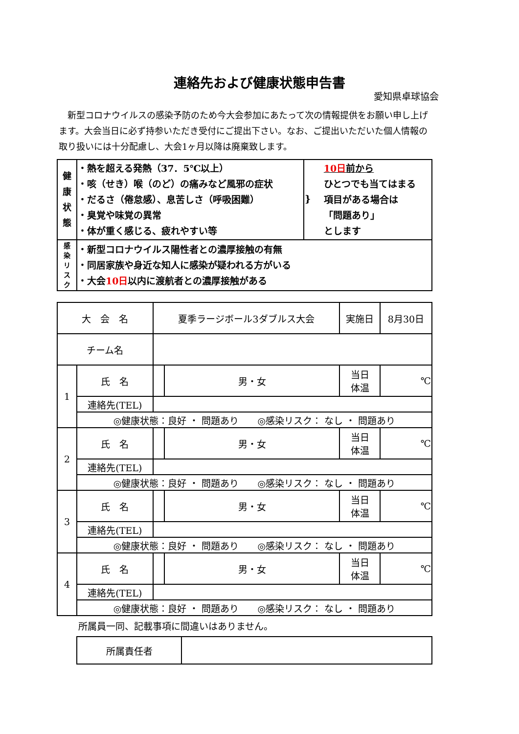連絡先および健康状態申告書
愛知県卓球協会
　新型コロナウイルスの感染予防のため今大会参加にあたって次の情報提供をお願い申し上げます。大会当日に必ず持参いただき受付にご提出下さい。なお、ご提出いただいた個人情報の取り扱いには十分配慮し、大会1ヶ月以降は廃棄致します。
| 健 康 状 態 | ・熱を超える発熱（37．5℃以上） ・咳（せき）喉（のど）の痛みなど風邪の症状 ・だるさ（倦怠感）、息苦しさ（呼吸困難） ・臭覚や味覚の異常 ・体が重く感じる、疲れやすい等 | } 10日 前から ひとつでも当てはまる 項目がある場合は 「問題あり」 とします |
| 感 染 リ ス ク | ・新型コロナウイルス陽性者との濃厚接触の有無 ・同居家族や身近な知人に感染が疑われる方がいる ・大会 10日 以内に渡航者との濃厚接触がある | |
| 大 会 名 | | 夏季ラージボール3ダブルス大会 | | 実施日 | 8月30日 |
| チーム名 | | | | | |
| 1 | 氏 名 | | 男・女 | 当日 体温 | ℃ |
| | 連絡先(TEL) | | | | |
| | ◎健康状態：良好 ・ 問題あり ◎感染リスク： なし ・ 問題あり | | | | |
| 2 | 氏 名 | | 男・女 | 当日 体温 | ℃ |
| | 連絡先(TEL) | | | | |
| | ◎健康状態：良好 ・ 問題あり ◎感染リスク： なし ・ 問題あり | | | | |
| 3 | 氏 名 | | 男・女 | 当日 体温 | ℃ |
| | 連絡先(TEL) | | | | |
| | ◎健康状態：良好 ・ 問題あり ◎感染リスク： なし ・ 問題あり | | | | |
| 4 | 氏 名 | | 男・女 | 当日 体温 | ℃ |
| | 連絡先(TEL) | | | | |
| | ◎健康状態：良好 ・ 問題あり ◎感染リスク： なし ・ 問題あり | | | | |
所属員一同、記載事項に間違いはありません。
| 所属責任者 | |